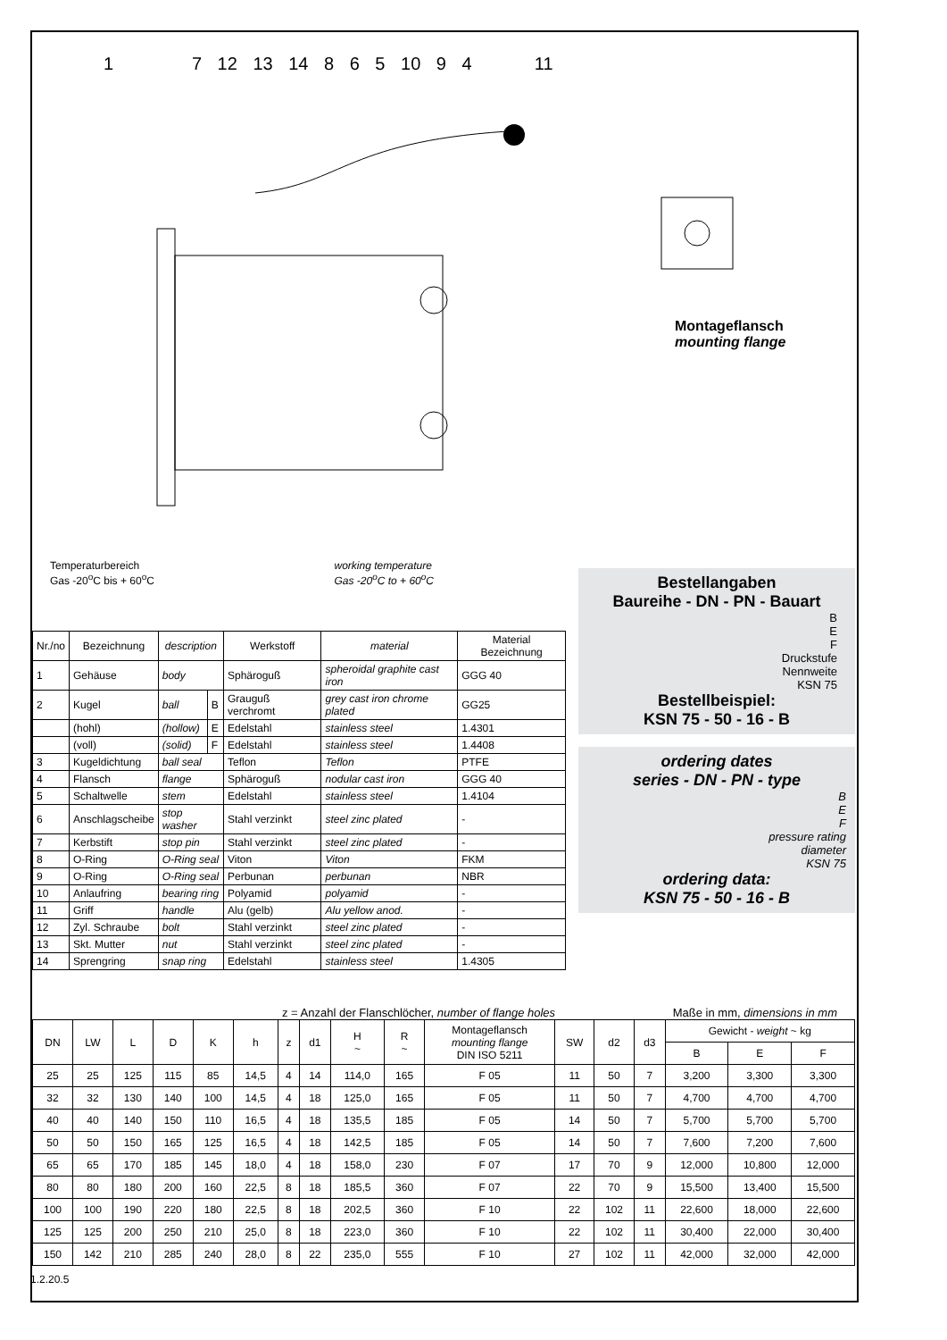1 7 12 13 14 8 6 5 10 9 4 11
Montageflansch
mounting flange
Temperaturbereich
Gas -20<sup>o</sup>C bis + 60<sup>o</sup>C
working temperature
Gas -20<sup>o</sup>C to + 60<sup>o</sup>C
| Nr./no | Bezeichnung | description | | Werkstoff | material | Material Bezeichnung |
| --- | --- | --- | --- | --- | --- | --- |
| 1 | Gehäuse | body | | Sphäroguß | spheroidal graphite cast iron | GGG 40 |
| 2 | Kugel | ball | B | Grauguß verchromt | grey cast iron chrome plated | GG25 |
| | (hohl) | (hollow) | E | Edelstahl | stainless steel | 1.4301 |
| | (voll) | (solid) | F | Edelstahl | stainless steel | 1.4408 |
| 3 | Kugeldichtung | ball seal | | Teflon | Teflon | PTFE |
| 4 | Flansch | flange | | Sphäroguß | nodular cast iron | GGG 40 |
| 5 | Schaltwelle | stem | | Edelstahl | stainless steel | 1.4104 |
| 6 | Anschlagscheibe | stop washer | | Stahl verzinkt | steel zinc plated | - |
| 7 | Kerbstift | stop pin | | Stahl verzinkt | steel zinc plated | - |
| 8 | O-Ring | O-Ring seal | | Viton | Viton | FKM |
| 9 | O-Ring | O-Ring seal | | Perbunan | perbunan | NBR |
| 10 | Anlaufring | bearing ring | | Polyamid | polyamid | - |
| 11 | Griff | handle | | Alu (gelb) | Alu yellow anod. | - |
| 12 | Zyl. Schraube | bolt | | Stahl verzinkt | steel zinc plated | - |
| 13 | Skt. Mutter | nut | | Stahl verzinkt | steel zinc plated | - |
| 14 | Sprengring | snap ring | | Edelstahl | stainless steel | 1.4305 |
Bestellangaben
Baureihe - DN - PN - Bauart
B
E
F
Druckstufe
Nennweite
KSN 75
Bestellbeispiel:
KSN 75 - 50 - 16 - B
ordering dates
series - DN - PN - type
B
E
F
pressure rating
diameter
KSN 75
ordering data:
KSN 75 - 50 - 16 - B
z = Anzahl der Flanschlöcher, number of flange holes Maße in mm, dimensions in mm
| DN | LW | L | D | K | h | z | d1 | H ~ | R ~ | Montageflansch mounting flange DIN ISO 5211 | SW | d2 | d3 | Gewicht - weight ~ kg | | |
| --- | --- | --- | --- | --- | --- | --- | --- | --- | --- | --- | --- | --- | --- | --- | --- | --- |
| | | | | | | | | | | | | | | B | E | F |
| 25 | 25 | 125 | 115 | 85 | 14,5 | 4 | 14 | 114,0 | 165 | F 05 | 11 | 50 | 7 | 3,200 | 3,300 | 3,300 |
| 32 | 32 | 130 | 140 | 100 | 14,5 | 4 | 18 | 125,0 | 165 | F 05 | 11 | 50 | 7 | 4,700 | 4,700 | 4,700 |
| 40 | 40 | 140 | 150 | 110 | 16,5 | 4 | 18 | 135,5 | 185 | F 05 | 14 | 50 | 7 | 5,700 | 5,700 | 5,700 |
| 50 | 50 | 150 | 165 | 125 | 16,5 | 4 | 18 | 142,5 | 185 | F 05 | 14 | 50 | 7 | 7,600 | 7,200 | 7,600 |
| 65 | 65 | 170 | 185 | 145 | 18,0 | 4 | 18 | 158,0 | 230 | F 07 | 17 | 70 | 9 | 12,000 | 10,800 | 12,000 |
| 80 | 80 | 180 | 200 | 160 | 22,5 | 8 | 18 | 185,5 | 360 | F 07 | 22 | 70 | 9 | 15,500 | 13,400 | 15,500 |
| 100 | 100 | 190 | 220 | 180 | 22,5 | 8 | 18 | 202,5 | 360 | F 10 | 22 | 102 | 11 | 22,600 | 18,000 | 22,600 |
| 125 | 125 | 200 | 250 | 210 | 25,0 | 8 | 18 | 223,0 | 360 | F 10 | 22 | 102 | 11 | 30,400 | 22,000 | 30,400 |
| 150 | 142 | 210 | 285 | 240 | 28,0 | 8 | 22 | 235,0 | 555 | F 10 | 27 | 102 | 11 | 42,000 | 32,000 | 42,000 |
1.2.20.5